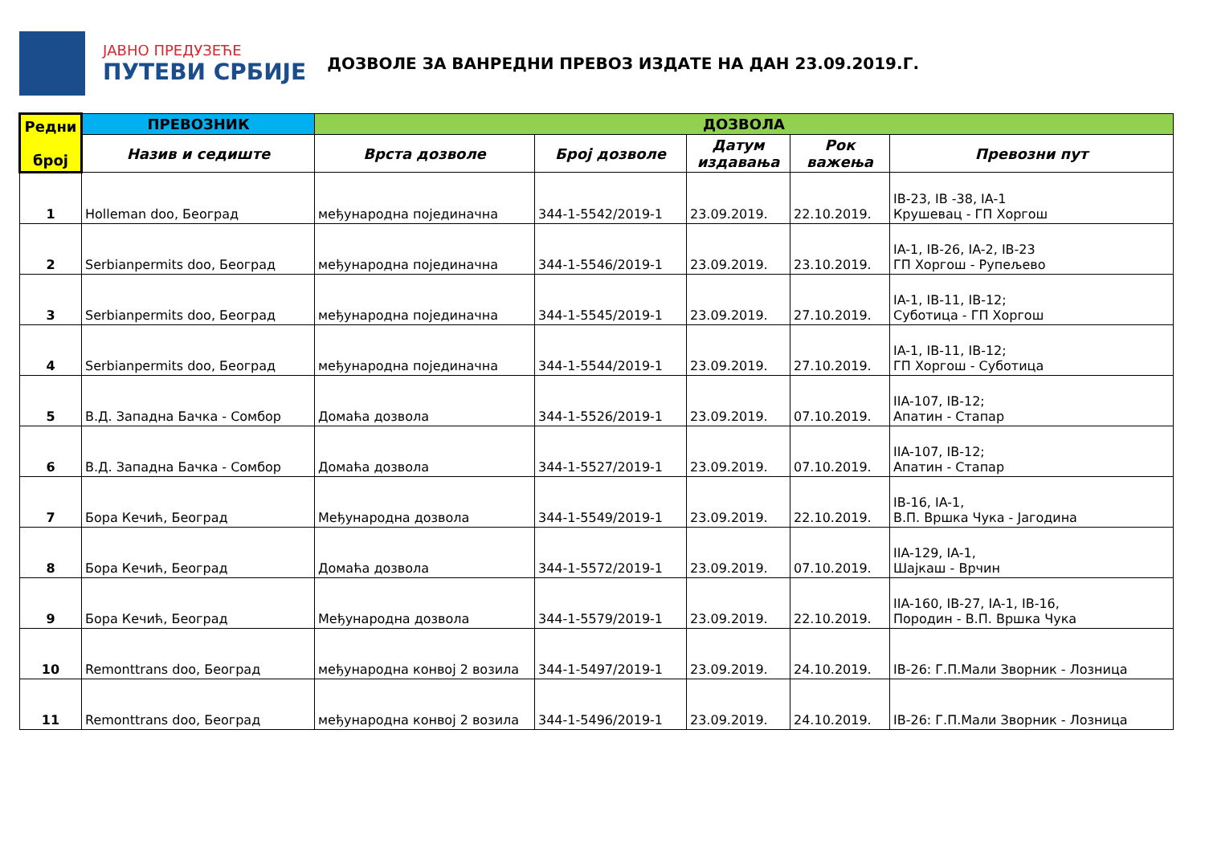ЈАВНО ПРЕДУЗЕЋЕ
ПУТЕВИ СРБИЈЕ
ДОЗВОЛЕ ЗА ВАНРЕДНИ ПРЕВОЗ ИЗДАТЕ НА ДАН 23.09.2019.Г.
| Редни број | ПРЕВОЗНИК | ДОЗВОЛА | | | | |
| --- | --- | --- | --- | --- | --- | --- |
| | Назив и седиште | Врста дозволе | Број дозволе | Датум издавања | Рок важења | Превозни пут |
| 1 | Holleman doo, Београд | међународна појединачна | 344-1-5542/2019-1 | 23.09.2019. | 22.10.2019. | IB-23, IB -38, IA-1 Крушевац - ГП Хоргош |
| 2 | Serbianpermits doo, Београд | међународна појединачна | 344-1-5546/2019-1 | 23.09.2019. | 23.10.2019. | IA-1, IB-26, IA-2, IB-23 ГП Хоргош - Рупељево |
| 3 | Serbianpermits doo, Београд | међународна појединачна | 344-1-5545/2019-1 | 23.09.2019. | 27.10.2019. | IA-1, IB-11, IB-12; Суботица - ГП Хоргош |
| 4 | Serbianpermits doo, Београд | међународна појединачна | 344-1-5544/2019-1 | 23.09.2019. | 27.10.2019. | IA-1, IB-11, IB-12; ГП Хоргош - Суботица |
| 5 | В.Д. Западна Бачка - Сомбор | Домаћа дозвола | 344-1-5526/2019-1 | 23.09.2019. | 07.10.2019. | IIA-107, IB-12; Апатин - Стапар |
| 6 | В.Д. Западна Бачка - Сомбор | Домаћа дозвола | 344-1-5527/2019-1 | 23.09.2019. | 07.10.2019. | IIA-107, IB-12; Апатин - Стапар |
| 7 | Бора Кечић, Београд | Међународна дозвола | 344-1-5549/2019-1 | 23.09.2019. | 22.10.2019. | IB-16, IA-1, В.П. Вршка Чука - Јагодина |
| 8 | Бора Кечић, Београд | Домаћа дозвола | 344-1-5572/2019-1 | 23.09.2019. | 07.10.2019. | IIA-129, IA-1, Шајкаш - Врчин |
| 9 | Бора Кечић, Београд | Међународна дозвола | 344-1-5579/2019-1 | 23.09.2019. | 22.10.2019. | IIA-160, IB-27, IA-1, IB-16, Породин - В.П. Вршка Чука |
| 10 | Remonttrans doo, Београд | међународна конвој 2 возила | 344-1-5497/2019-1 | 23.09.2019. | 24.10.2019. | IB-26: Г.П.Мали Зворник - Лозница |
| 11 | Remonttrans doo, Београд | међународна конвој 2 возила | 344-1-5496/2019-1 | 23.09.2019. | 24.10.2019. | IB-26: Г.П.Мали Зворник - Лозница |